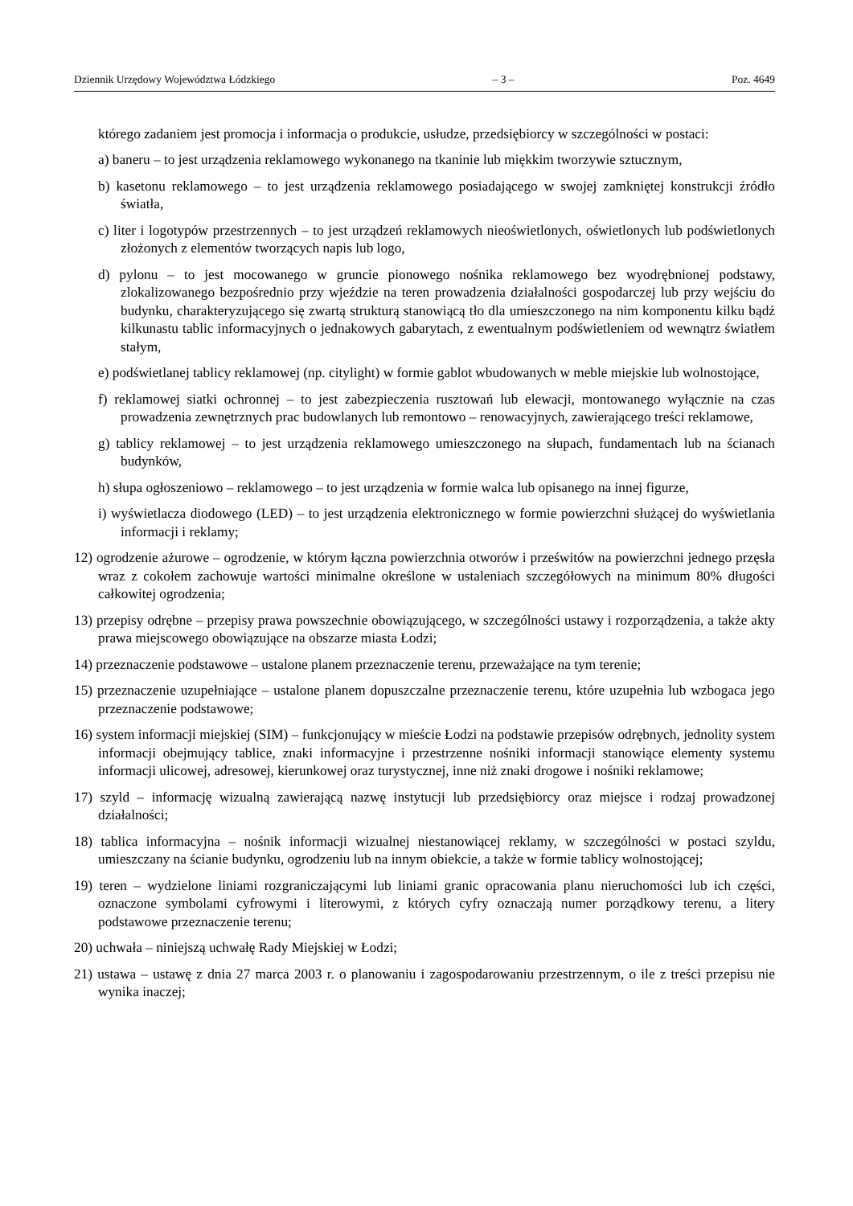Dziennik Urzędowy Województwa Łódzkiego – 3 – Poz. 4649
którego zadaniem jest promocja i informacja o produkcie, usłudze, przedsiębiorcy w szczególności w postaci:
a) baneru – to jest urządzenia reklamowego wykonanego na tkaninie lub miękkim tworzywie sztucznym,
b) kasetonu reklamowego – to jest urządzenia reklamowego posiadającego w swojej zamkniętej konstrukcji źródło światła,
c) liter i logotypów przestrzennych – to jest urządzeń reklamowych nieoświetlonych, oświetlonych lub podświetlonych złożonych z elementów tworzących napis lub logo,
d) pylonu – to jest mocowanego w gruncie pionowego nośnika reklamowego bez wyodrębnionej podstawy, zlokalizowanego bezpośrednio przy wjeździe na teren prowadzenia działalności gospodarczej lub przy wejściu do budynku, charakteryzującego się zwartą strukturą stanowiącą tło dla umieszczonego na nim komponentu kilku bądź kilkunastu tablic informacyjnych o jednakowych gabarytach, z ewentualnym podświetleniem od wewnątrz światłem stałym,
e) podświetlanej tablicy reklamowej (np. citylight) w formie gablot wbudowanych w meble miejskie lub wolnostojące,
f) reklamowej siatki ochronnej – to jest zabezpieczenia rusztowań lub elewacji, montowanego wyłącznie na czas prowadzenia zewnętrznych prac budowlanych lub remontowo – renowacyjnych, zawierającego treści reklamowe,
g) tablicy reklamowej – to jest urządzenia reklamowego umieszczonego na słupach, fundamentach lub na ścianach budynków,
h) słupa ogłoszeniowo – reklamowego – to jest urządzenia w formie walca lub opisanego na innej figurze,
i) wyświetlacza diodowego (LED) – to jest urządzenia elektronicznego w formie powierzchni służącej do wyświetlania informacji i reklamy;
12) ogrodzenie ażurowe – ogrodzenie, w którym łączna powierzchnia otworów i prześwitów na powierzchni jednego przęsła wraz z cokołem zachowuje wartości minimalne określone w ustaleniach szczegółowych na minimum 80% długości całkowitej ogrodzenia;
13) przepisy odrębne – przepisy prawa powszechnie obowiązującego, w szczególności ustawy i rozporządzenia, a także akty prawa miejscowego obowiązujące na obszarze miasta Łodzi;
14) przeznaczenie podstawowe – ustalone planem przeznaczenie terenu, przeważające na tym terenie;
15) przeznaczenie uzupełniające – ustalone planem dopuszczalne przeznaczenie terenu, które uzupełnia lub wzbogaca jego przeznaczenie podstawowe;
16) system informacji miejskiej (SIM) – funkcjonujący w mieście Łodzi na podstawie przepisów odrębnych, jednolity system informacji obejmujący tablice, znaki informacyjne i przestrzenne nośniki informacji stanowiące elementy systemu informacji ulicowej, adresowej, kierunkowej oraz turystycznej, inne niż znaki drogowe i nośniki reklamowe;
17) szyld – informację wizualną zawierającą nazwę instytucji lub przedsiębiorcy oraz miejsce i rodzaj prowadzonej działalności;
18) tablica informacyjna – nośnik informacji wizualnej niestanowiącej reklamy, w szczególności w postaci szyldu, umieszczany na ścianie budynku, ogrodzeniu lub na innym obiekcie, a także w formie tablicy wolnostojącej;
19) teren – wydzielone liniami rozgraniczającymi lub liniami granic opracowania planu nieruchomości lub ich części, oznaczone symbolami cyfrowymi i literowymi, z których cyfry oznaczają numer porządkowy terenu, a litery podstawowe przeznaczenie terenu;
20) uchwała – niniejszą uchwałę Rady Miejskiej w Łodzi;
21) ustawa – ustawę z dnia 27 marca 2003 r. o planowaniu i zagospodarowaniu przestrzennym, o ile z treści przepisu nie wynika inaczej;